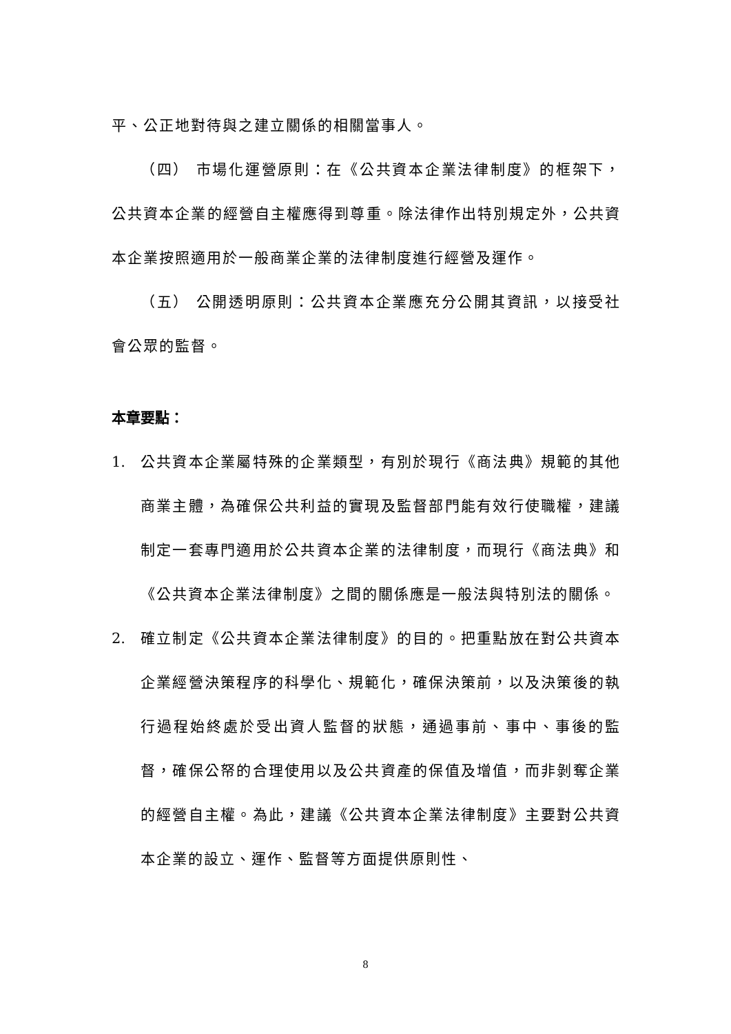平、公正地對待與之建立關係的相關當事人。
（四） 市場化運營原則：在《公共資本企業法律制度》的框架下，公共資本企業的經營自主權應得到尊重。除法律作出特別規定外，公共資本企業按照適用於一般商業企業的法律制度進行經營及運作。
（五） 公開透明原則：公共資本企業應充分公開其資訊，以接受社會公眾的監督。
本章要點：
1. 公共資本企業屬特殊的企業類型，有別於現行《商法典》規範的其他商業主體，為確保公共利益的實現及監督部門能有效行使職權，建議制定一套專門適用於公共資本企業的法律制度，而現行《商法典》和《公共資本企業法律制度》之間的關係應是一般法與特別法的關係。
2. 確立制定《公共資本企業法律制度》的目的。把重點放在對公共資本企業經營決策程序的科學化、規範化，確保決策前，以及決策後的執行過程始終處於受出資人監督的狀態，通過事前、事中、事後的監督，確保公帑的合理使用以及公共資產的保值及增值，而非剝奪企業的經營自主權。為此，建議《公共資本企業法律制度》主要對公共資本企業的設立、運作、監督等方面提供原則性、
8